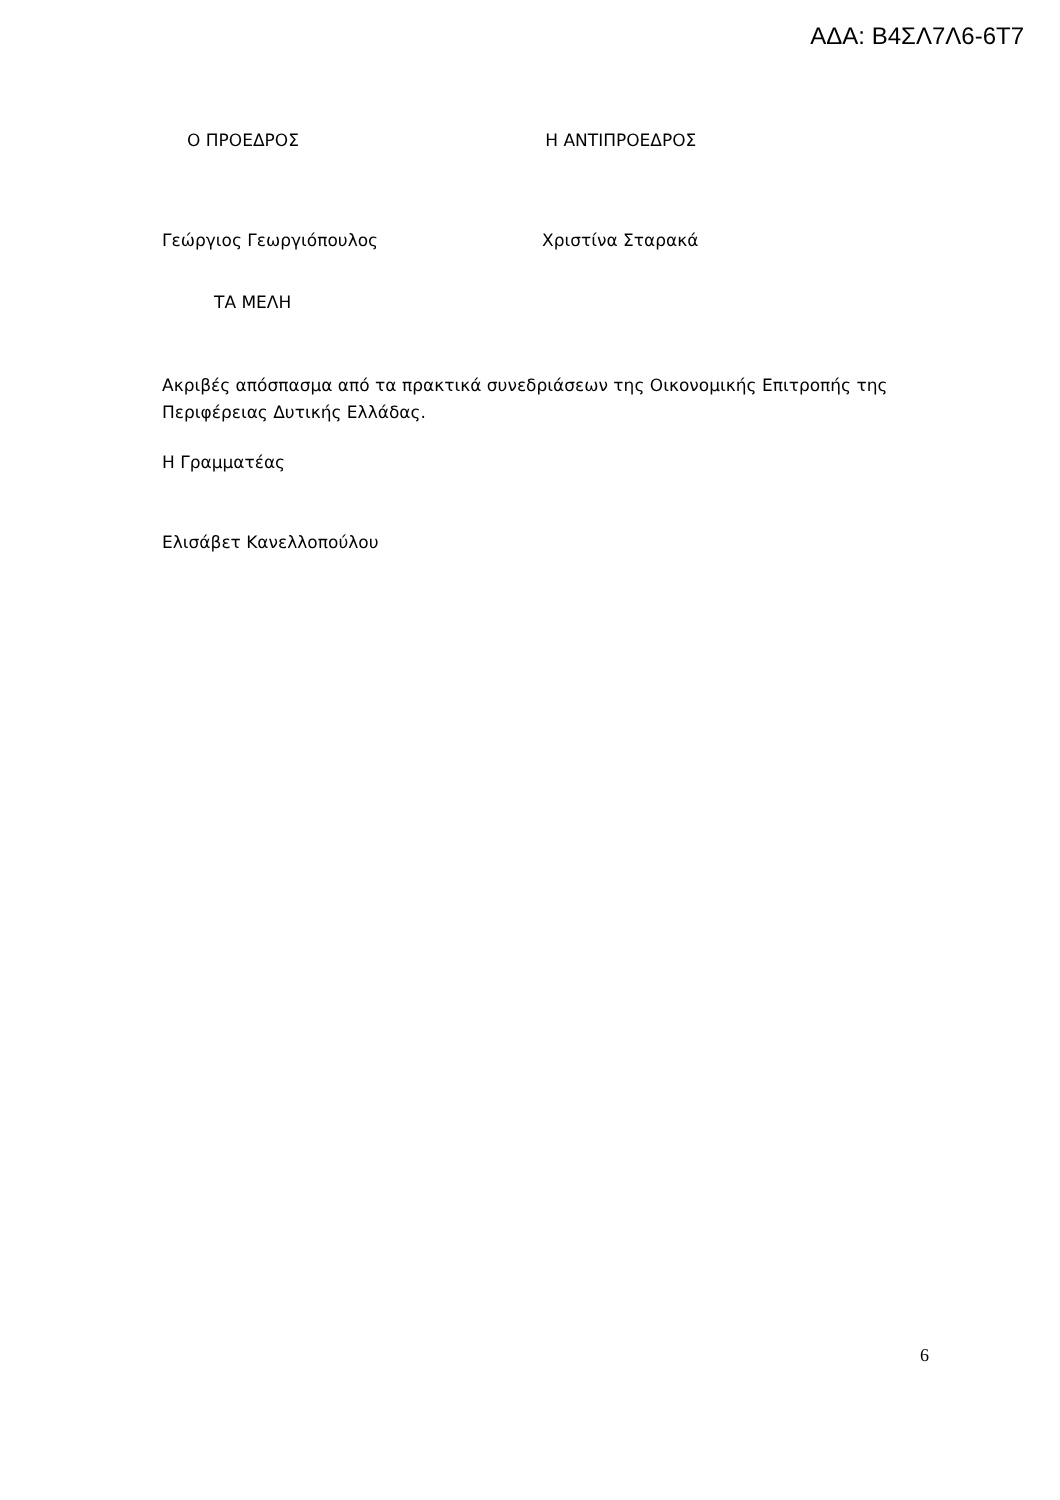ΑΔΑ: Β4ΣΛ7Λ6-6Τ7
Ο ΠΡΟΕΔΡΟΣ Η ΑΝΤΙΠΡΟΕΔΡΟΣ
Γεώργιος Γεωργιόπουλος Χριστίνα Σταρακά
ΤΑ ΜΕΛΗ
Ακριβές απόσπασμα από τα πρακτικά συνεδριάσεων της Οικονομικής Επιτροπής της Περιφέρειας Δυτικής Ελλάδας.
Η Γραμματέας
Ελισάβετ Κανελλοπούλου
6